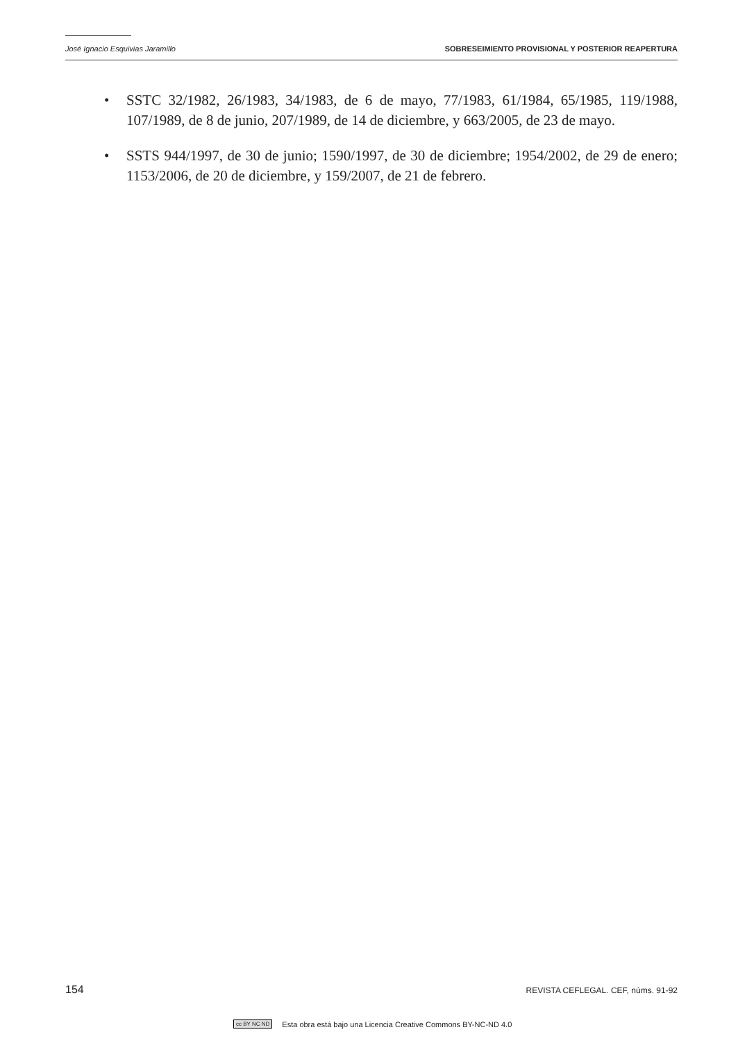José Ignacio Esquivias Jaramillo SOBRESEIMIENTO PROVISIONAL Y POSTERIOR REAPERTURA
• SSTC 32/1982, 26/1983, 34/1983, de 6 de mayo, 77/1983, 61/1984, 65/1985, 119/1988, 107/1989, de 8 de junio, 207/1989, de 14 de diciembre, y 663/2005, de 23 de mayo.
• SSTS 944/1997, de 30 de junio; 1590/1997, de 30 de diciembre; 1954/2002, de 29 de enero; 1153/2006, de 20 de diciembre, y 159/2007, de 21 de febrero.
154 REVISTA CEFLEGAL. CEF, núms. 91-92
cc BY NC ND Esta obra está bajo una Licencia Creative Commons BY-NC-ND 4.0